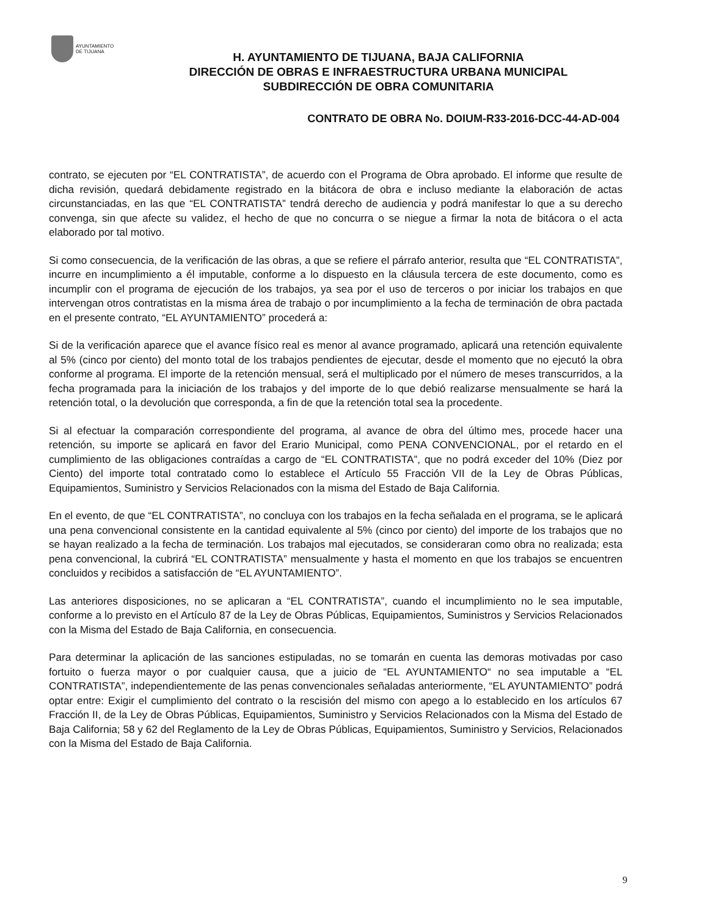AYUNTAMIENTO
DE TIJUANA
H. AYUNTAMIENTO DE TIJUANA, BAJA CALIFORNIA
DIRECCIÓN DE OBRAS E INFRAESTRUCTURA URBANA MUNICIPAL
SUBDIRECCIÓN DE OBRA COMUNITARIA
CONTRATO DE OBRA No. DOIUM-R33-2016-DCC-44-AD-004
contrato, se ejecuten por “EL CONTRATISTA”, de acuerdo con el Programa de Obra aprobado. El informe que resulte de dicha revisión, quedará debidamente registrado en la bitácora de obra e incluso mediante la elaboración de actas circunstanciadas, en las que “EL CONTRATISTA” tendrá derecho de audiencia y podrá manifestar lo que a su derecho convenga, sin que afecte su validez, el hecho de que no concurra o se niegue a firmar la nota de bitácora o el acta elaborado por tal motivo.
Si como consecuencia, de la verificación de las obras, a que se refiere el párrafo anterior, resulta que “EL CONTRATISTA”, incurre en incumplimiento a él imputable, conforme a lo dispuesto en la cláusula tercera de este documento, como es incumplir con el programa de ejecución de los trabajos, ya sea por el uso de terceros o por iniciar los trabajos en que intervengan otros contratistas en la misma área de trabajo o por incumplimiento a la fecha de terminación de obra pactada en el presente contrato, “EL AYUNTAMIENTO” procederá a:
Si de la verificación aparece que el avance físico real es menor al avance programado, aplicará una retención equivalente al 5% (cinco por ciento) del monto total de los trabajos pendientes de ejecutar, desde el momento que no ejecutó la obra conforme al programa. El importe de la retención mensual, será el multiplicado por el número de meses transcurridos, a la fecha programada para la iniciación de los trabajos y del importe de lo que debió realizarse mensualmente se hará la retención total, o la devolución que corresponda, a fin de que la retención total sea la procedente.
Si al efectuar la comparación correspondiente del programa, al avance de obra del último mes, procede hacer una retención, su importe se aplicará en favor del Erario Municipal, como PENA CONVENCIONAL, por el retardo en el cumplimiento de las obligaciones contraídas a cargo de “EL CONTRATISTA”, que no podrá exceder del 10% (Diez por Ciento) del importe total contratado como lo establece el Artículo 55 Fracción VII de la Ley de Obras Públicas, Equipamientos, Suministro y Servicios Relacionados con la misma del Estado de Baja California.
En el evento, de que “EL CONTRATISTA”, no concluya con los trabajos en la fecha señalada en el programa, se le aplicará una pena convencional consistente en la cantidad equivalente al 5% (cinco por ciento) del importe de los trabajos que no se hayan realizado a la fecha de terminación. Los trabajos mal ejecutados, se consideraran como obra no realizada; esta pena convencional, la cubrirá “EL CONTRATISTA” mensualmente y hasta el momento en que los trabajos se encuentren concluidos y recibidos a satisfacción de “EL AYUNTAMIENTO”.
Las anteriores disposiciones, no se aplicaran a “EL CONTRATISTA”, cuando el incumplimiento no le sea imputable, conforme a lo previsto en el Artículo 87 de la Ley de Obras Públicas, Equipamientos, Suministros y Servicios Relacionados con la Misma del Estado de Baja California, en consecuencia.
Para determinar la aplicación de las sanciones estipuladas, no se tomarán en cuenta las demoras motivadas por caso fortuito o fuerza mayor o por cualquier causa, que a juicio de “EL AYUNTAMIENTO“ no sea imputable a “EL CONTRATISTA”, independientemente de las penas convencionales señaladas anteriormente, “EL AYUNTAMIENTO” podrá optar entre: Exigir el cumplimiento del contrato o la rescisión del mismo con apego a lo establecido en los artículos 67 Fracción II, de la Ley de Obras Públicas, Equipamientos, Suministro y Servicios Relacionados con la Misma del Estado de Baja California; 58 y 62 del Reglamento de la Ley de Obras Públicas, Equipamientos, Suministro y Servicios, Relacionados con la Misma del Estado de Baja California.
9